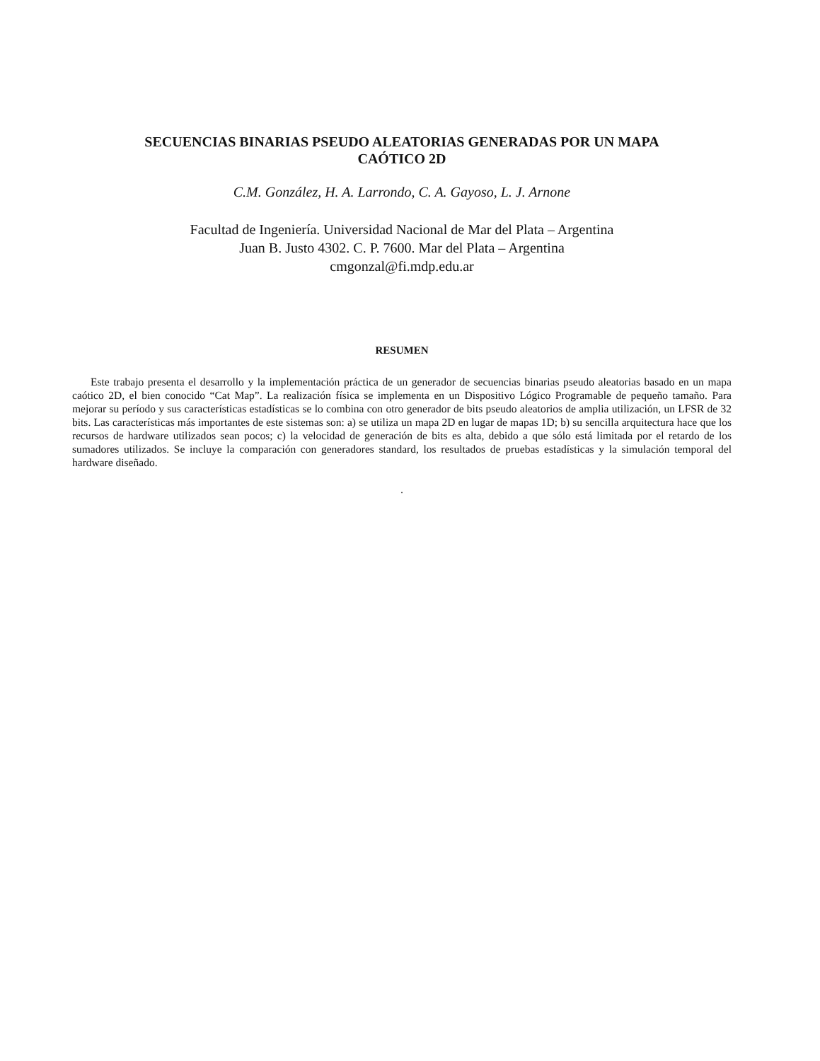SECUENCIAS BINARIAS PSEUDO ALEATORIAS GENERADAS POR UN MAPA
CAÓTICO 2D
C.M. González, H. A. Larrondo, C. A. Gayoso, L. J. Arnone
Facultad de Ingeniería. Universidad Nacional de Mar del Plata – Argentina
Juan B. Justo 4302. C. P. 7600. Mar del Plata – Argentina
cmgonzal@fi.mdp.edu.ar
RESUMEN
Este trabajo presenta el desarrollo y la implementación práctica de un generador de secuencias binarias pseudo aleatorias basado en un mapa caótico 2D, el bien conocido “Cat Map”. La realización física se implementa en un Dispositivo Lógico Programable de pequeño tamaño. Para mejorar su período y sus características estadísticas se lo combina con otro generador de bits pseudo aleatorios de amplia utilización, un LFSR de 32 bits. Las características más importantes de este sistemas son: a) se utiliza un mapa 2D en lugar de mapas 1D; b) su sencilla arquitectura hace que los recursos de hardware utilizados sean pocos; c) la velocidad de generación de bits es alta, debido a que sólo está limitada por el retardo de los sumadores utilizados. Se incluye la comparación con generadores standard, los resultados de pruebas estadísticas y la simulación temporal del hardware diseñado.
.